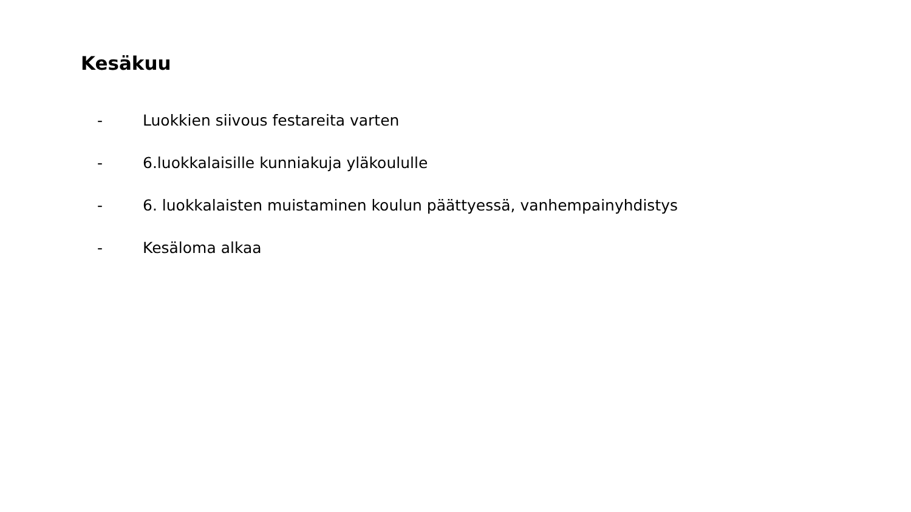Kesäkuu
- Luokkien siivous festareita varten
- 6.luokkalaisille kunniakuja yläkoululle
- 6. luokkalaisten muistaminen koulun päättyessä, vanhempainyhdistys
- Kesäloma alkaa